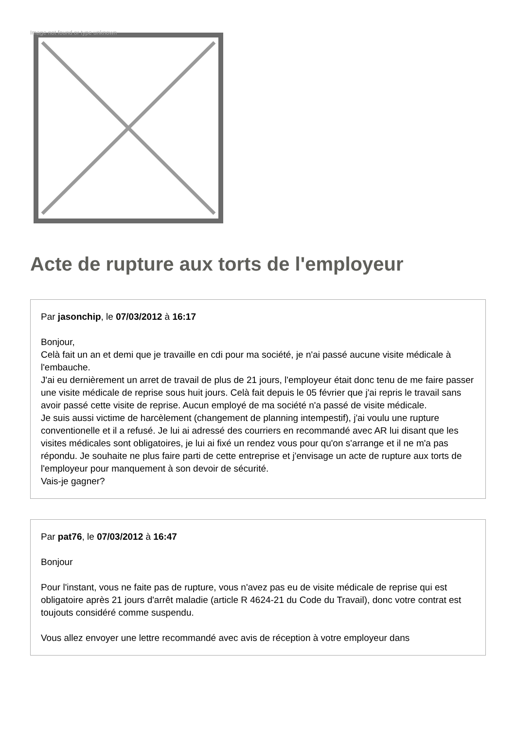Image not found or type unknown
Acte de rupture aux torts de l'employeur
Par jasonchip, le 07/03/2012 à 16:17
Bonjour,
Celà fait un an et demi que je travaille en cdi pour ma société, je n'ai passé aucune visite médicale à l'embauche.
J'ai eu dernièrement un arret de travail de plus de 21 jours, l'employeur était donc tenu de me faire passer une visite médicale de reprise sous huit jours. Celà fait depuis le 05 février que j'ai repris le travail sans avoir passé cette visite de reprise. Aucun employé de ma société n'a passé de visite médicale.
Je suis aussi victime de harcèlement (changement de planning intempestif), j'ai voulu une rupture conventionelle et il a refusé. Je lui ai adressé des courriers en recommandé avec AR lui disant que les visites médicales sont obligatoires, je lui ai fixé un rendez vous pour qu'on s'arrange et il ne m'a pas répondu. Je souhaite ne plus faire parti de cette entreprise et j'envisage un acte de rupture aux torts de l'employeur pour manquement à son devoir de sécurité.
Vais-je gagner?
Par pat76, le 07/03/2012 à 16:47
Bonjour
Pour l'instant, vous ne faite pas de rupture, vous n'avez pas eu de visite médicale de reprise qui est obligatoire après 21 jours d'arrêt maladie (article R 4624-21 du Code du Travail), donc votre contrat est toujouts considéré comme suspendu.
Vous allez envoyer une lettre recommandé avec avis de réception à votre employeur dans